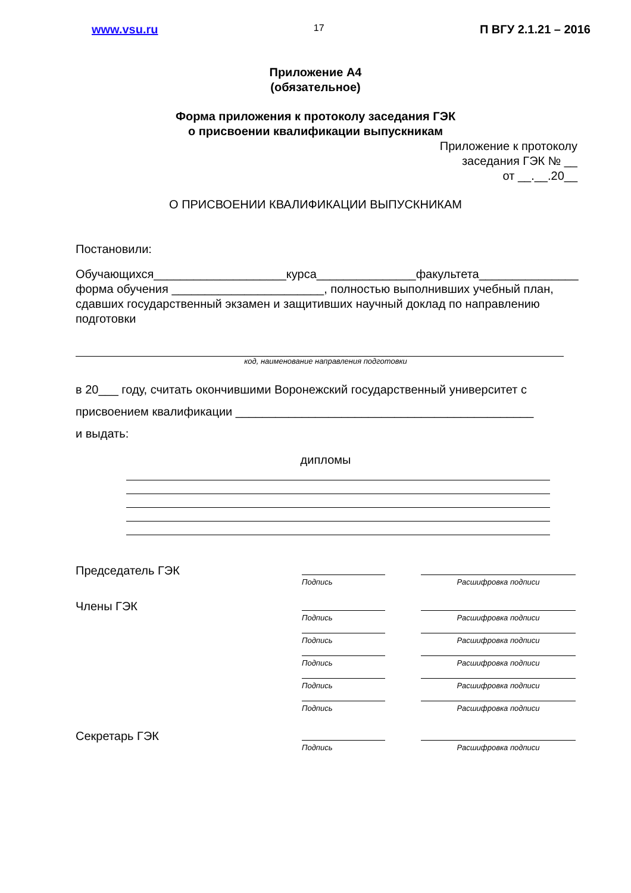www.vsu.ru 17 П ВГУ 2.1.21 – 2016
Приложение А4
(обязательное)
Форма приложения к протоколу заседания ГЭК
о присвоении квалификации выпускникам
Приложение к протоколу
заседания ГЭК № __
от __.__.20__
О ПРИСВОЕНИИ КВАЛИФИКАЦИИ ВЫПУСКНИКАМ
Постановили:
Обучающихся____________________курса_______________факультета_______________ форма обучения _______________________, полностью выполнивших учебный план, сдавших государственный экзамен и защитивших научный доклад по направлению подготовки
код, наименование направления подготовки
в 20___ году, считать окончившими Воронежский государственный университет с присвоением квалификации _____________________________________________
и выдать:
дипломы
Председатель ГЭК
Подпись
Расшифровка подписи
Члены ГЭК
Подпись
Расшифровка подписи
Подпись
Расшифровка подписи
Подпись
Расшифровка подписи
Подпись
Расшифровка подписи
Подпись
Расшифровка подписи
Секретарь ГЭК
Подпись
Расшифровка подписи